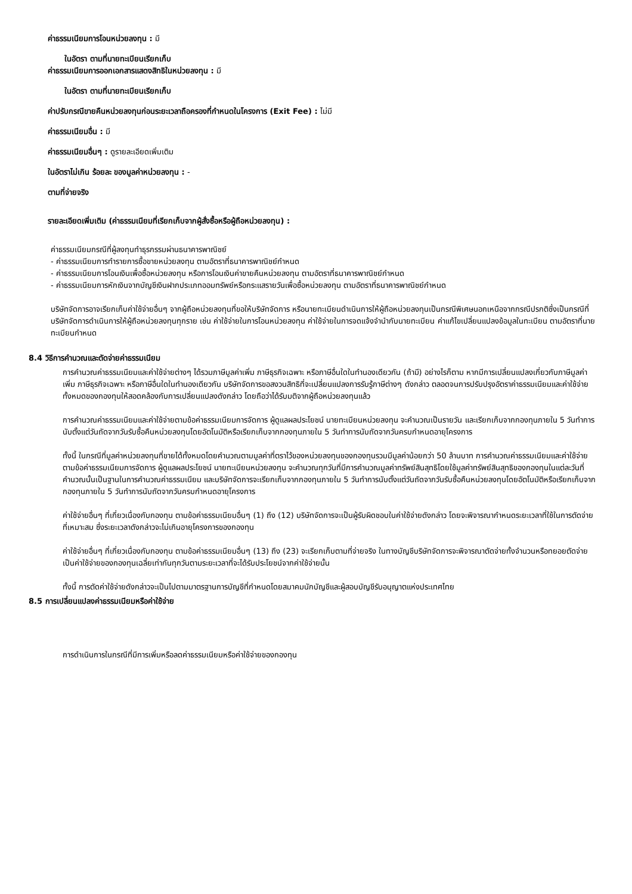ค่าธรรมเนียมการโอนหน่วยลงทุน : มี
ในอัตรา ตามที่นายทะเบียนเรียกเก็บ
ค่าธรรมเนียมการออกเอกสารแสดงสิทธิในหน่วยลงทุน : มี
ในอัตรา ตามที่นายทะเบียนเรียกเก็บ
ค่าปรับกรณีขายคืนหน่วยลงทุนก่อนระยะเวลาถือครองที่กำหนดในโครงการ (Exit Fee) : ไม่มี
ค่าธรรมเนียมอื่น : มี
ค่าธรรมเนียมอื่นๆ : ดูรายละเอียดเพิ่มเติม
ในอัตราไม่เกิน ร้อยละ ของมูลค่าหน่วยลงทุน : -
ตามที่จ่ายจริง
รายละเอียดเพิ่มเติม (ค่าธรรมเนียมที่เรียกเก็บจากผู้สั่งซื้อหรือผู้ถือหน่วยลงทุน) :
ค่าธรรมเนียมกรณีที่ผู้ลงทุนทำธุรกรรมผ่านธนาคารพาณิชย์
- ค่าธรรมเนียมการทำรายการซื้อขายหน่วยลงทุน ตามอัตราที่ธนาคารพาณิชย์กำหนด
- ค่าธรรมเนียมการโอนเงินเพื่อซื้อหน่วยลงทุน หรือการโอนเงินค่าขายคืนหน่วยลงทุน ตามอัตราที่ธนาคารพาณิชย์กำหนด
- ค่าธรรมเนียมการหักเงินจากบัญชีเงินฝากประเภทออมทรัพย์หรือกระแสรายวันเพื่อซื้อหน่วยลงทุน ตามอัตราที่ธนาคารพาณิชย์กำหนด
บริษัทจัดการอาจเรียกเก็บค่าใช้จ่ายอื่นๆ จากผู้ถือหน่วยลงทุนที่ขอให้บริษัทจัดการ หรือนายทะเบียนดำเนินการให้ผู้ถือหน่วยลงทุนเป็นกรณีพิเศษนอกเหนือจากกรณีปรกติซึ่งเป็นกรณีที่บริษัทจัดการดำเนินการให้ผู้ถือหน่วยลงทุนทุกราย เช่น ค่าใช้จ่ายในการโอนหน่วยลงทุน ค่าใช้จ่ายในการจดแจ้งจำนำกับนายทะเบียน ค่าแก้ไขเปลี่ยนแปลงข้อมูลในทะเบียน ตามอัตราที่นายทะเบียนกำหนด
8.4 วิธีการคำนวณและตัดจ่ายค่าธรรมเนียม
การคำนวณค่าธรรมเนียมและค่าใช้จ่ายต่างๆ ได้รวมภาษีมูลค่าเพิ่ม ภาษีธุรกิจเฉพาะ หรือภาษีอื่นใดในทำนองเดียวกัน (ถ้ามี) อย่างไรก็ตาม หากมีการเปลี่ยนแปลงเกี่ยวกับภาษีมูลค่าเพิ่ม ภาษีธุรกิจเฉพาะ หรือภาษีอื่นใดในทำนองเดียวกัน บริษัทจัดการขอสงวนสิทธิที่จะเปลี่ยนแปลงการรับรู้ภาษีต่างๆ ดังกล่าว ตลอดจนการปรับปรุงอัตราค่าธรรมเนียมและค่าใช้จ่ายทั้งหมดของกองทุนให้สอดคล้องกับการเปลี่ยนแปลงดังกล่าว โดยถือว่าได้รับมติจากผู้ถือหน่วยลงทุนแล้ว
การคำนวณค่าธรรมเนียมและค่าใช้จ่ายตามข้อค่าธรรมเนียมการจัดการ ผู้ดูแลผลประโยชน์ นายทะเบียนหน่วยลงทุน จะคำนวณเป็นรายวัน และเรียกเก็บจากกองทุนภายใน 5 วันทำการนับตั้งแต่วันถัดจากวันรับซื้อคืนหน่วยลงทุนโดยอัตโนมัติหรือเรียกเก็บจากกองทุนภายใน 5 วันทำการนับถัดจากวันครบกำหนดอายุโครงการ
ทั้งนี้ ในกรณีที่มูลค่าหน่วยลงทุนที่ขายได้ทั้งหมดโดยคำนวณตามมูลค่าที่ตราไว้ของหน่วยลงทุนของกองทุนรวมมีมูลค่าน้อยกว่า 50 ล้านบาท การคำนวณค่าธรรมเนียมและค่าใช้จ่ายตามข้อค่าธรรมเนียมการจัดการ ผู้ดูแลผลประโยชน์ นายทะเบียนหน่วยลงทุน จะคำนวณทุกวันที่มีการคำนวณมูลค่าทรัพย์สินสุทธิโดยใช้มูลค่าทรัพย์สินสุทธิของกองทุนในแต่ละวันที่คำนวณนั้นเป็นฐานในการคำนวณค่าธรรมเนียม และบริษัทจัดการจะเรียกเก็บจากกองทุนภายใน 5 วันทำการนับตั้งแต่วันถัดจากวันรับซื้อคืนหน่วยลงทุนโดยอัตโนมัติหรือเรียกเก็บจากกองทุนภายใน 5 วันทำการนับถัดจากวันครบกำหนดอายุโครงการ
ค่าใช้จ่ายอื่นๆ ที่เกี่ยวเนื่องกับกองทุน ตามข้อค่าธรรมเนียมอื่นๆ (1) ถึง (12) บริษัทจัดการจะเป็นผู้รับผิดชอบในค่าใช้จ่ายดังกล่าว โดยจะพิจารณากำหนดระยะเวลาที่ใช้ในการตัดจ่ายที่เหมาะสม ซึ่งระยะเวลาดังกล่าวจะไม่เกินอายุโครงการของกองทุน
ค่าใช้จ่ายอื่นๆ ที่เกี่ยวเนื่องกับกองทุน ตามข้อค่าธรรมเนียมอื่นๆ (13) ถึง (23) จะเรียกเก็บตามที่จ่ายจริง ในทางบัญชีบริษัทจัดการจะพิจารณาตัดจ่ายทั้งจำนวนหรือทยอยตัดจ่ายเป็นค่าใช้จ่ายของกองทุนเฉลี่ยเท่ากันทุกวันตามระยะเวลาที่จะได้รับประโยชน์จากค่าใช้จ่ายนั้น
ทั้งนี้ การตัดค่าใช้จ่ายดังกล่าวจะเป็นไปตามมาตรฐานการบัญชีที่กำหนดโดยสมาคมนักบัญชีและผู้สอบบัญชีรับอนุญาตแห่งประเทศไทย
8.5 การเปลี่ยนแปลงค่าธรรมเนียมหรือค่าใช้จ่าย
การดำเนินการในกรณีที่มีการเพิ่มหรือลดค่าธรรมเนียมหรือค่าใช้จ่ายของกองทุน